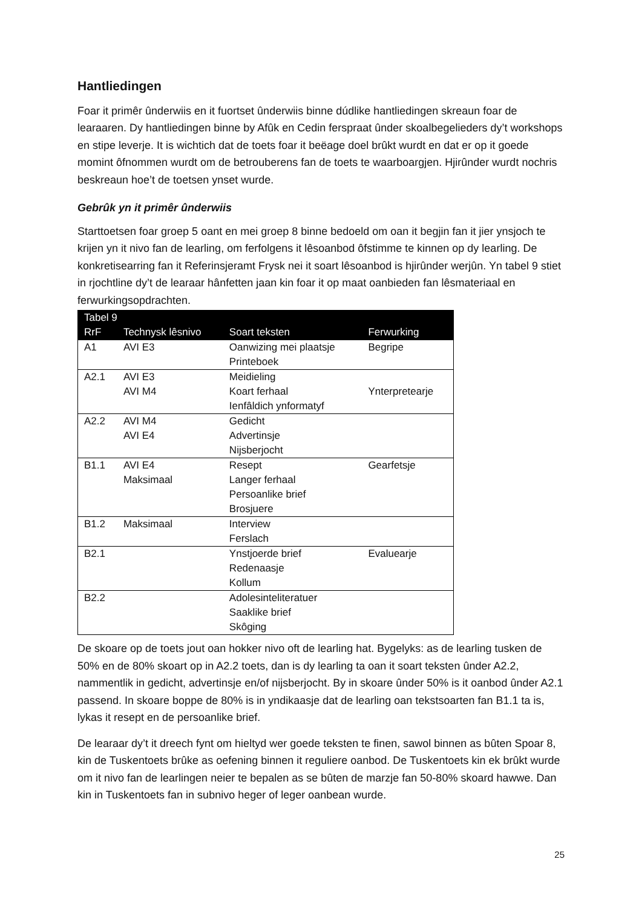Hantliedingen
Foar it primêr ûnderwiis en it fuortset ûnderwiis binne dúdlike hantliedingen skreaun foar de learaaren. Dy hantliedingen binne by Afûk en Cedin ferspraat ûnder skoalbegelieders dy’t workshops en stipe leverje. It is wichtich dat de toets foar it beëage doel brûkt wurdt en dat er op it goede momint ôfnommen wurdt om de betrouberens fan de toets te waarboargjen. Hjirûnder wurdt nochris beskreaun hoe’t de toetsen ynset wurde.
Gebrûk yn it primêr ûnderwiis
Starttoetsen foar groep 5 oant en mei groep 8 binne bedoeld om oan it begjin fan it jier ynsjoch te krijen yn it nivo fan de learling, om ferfolgens it lêsoanbod ôfstimme te kinnen op dy learling. De konkretisearring fan it Referinsjeramt Frysk nei it soart lêsoanbod is hjirûnder werjûn. Yn tabel 9 stiet in rjochtline dy’t de learaar hânfetten jaan kin foar it op maat oanbieden fan lêsmateriaal en ferwurkingsopdrachten.
| Tabel 9 | | | |
| --- | --- | --- | --- |
| RrF | Technysk lêsnivo | Soart teksten | Ferwurking |
| A1 | AVI E3 | Oanwizing mei plaatsje Printeboek | Begripe |
| A2.1 | AVI E3 AVI M4 | Meidieling Koart ferhaal Ienfâldich ynformatyf | Ynterpretearje |
| A2.2 | AVI M4 AVI E4 | Gedicht Advertinsje Nijsberjocht | |
| B1.1 | AVI E4 Maksimaal | Resept Langer ferhaal Persoanlike brief Brosjuere | Gearfetsje |
| B1.2 | Maksimaal | Interview Ferslach | |
| B2.1 | | Ynstjoerde brief Redenaasje Kollum | Evaluearje |
| B2.2 | | Adolesinteliteratuer Saaklike brief Skôging | |
De skoare op de toets jout oan hokker nivo oft de learling hat. Bygelyks: as de learling tusken de 50% en de 80% skoart op in A2.2 toets, dan is dy learling ta oan it soart teksten ûnder A2.2, nammentlik in gedicht, advertinsje en/of nijsberjocht. By in skoare ûnder 50% is it oanbod ûnder A2.1 passend. In skoare boppe de 80% is in yndikaasje dat de learling oan tekstsoarten fan B1.1 ta is, lykas it resept en de persoanlike brief.
De learaar dy’t it dreech fynt om hieltyd wer goede teksten te finen, sawol binnen as bûten Spoar 8, kin de Tuskentoets brûke as oefening binnen it reguliere oanbod. De Tuskentoets kin ek brûkt wurde om it nivo fan de learlingen neier te bepalen as se bûten de marzje fan 50-80% skoard hawwe. Dan kin in Tuskentoets fan in subnivo heger of leger oanbean wurde.
25